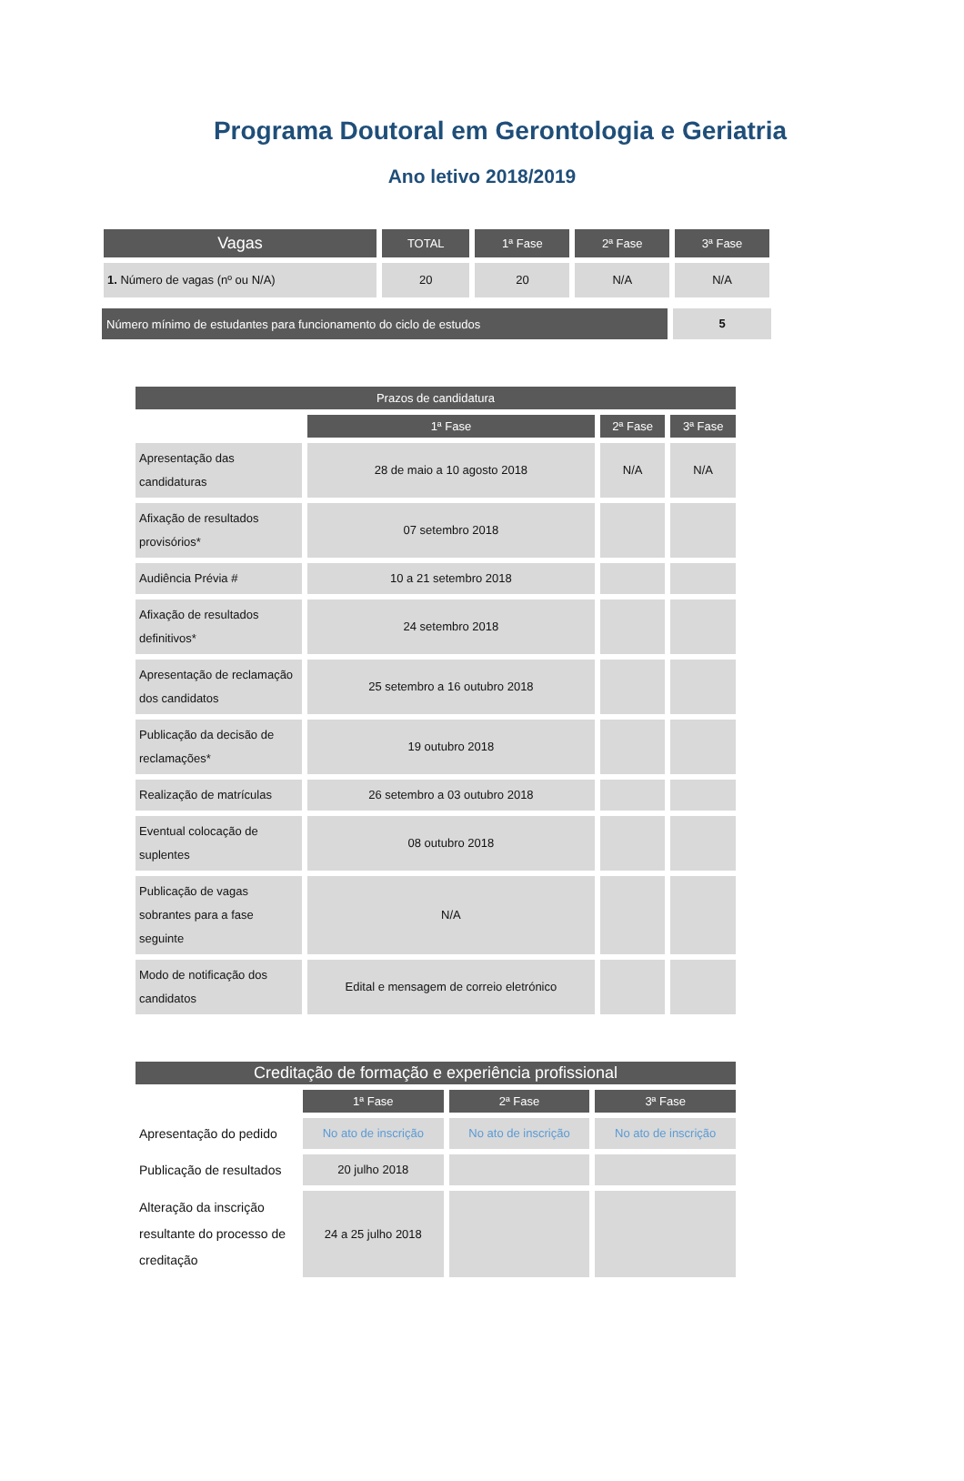Programa Doutoral em Gerontologia e Geriatria
Ano letivo 2018/2019
| Vagas | TOTAL | 1ª Fase | 2ª Fase | 3ª Fase |
| --- | --- | --- | --- | --- |
| 1. Número de vagas (nº ou N/A) | 20 | 20 | N/A | N/A |
| Número mínimo de estudantes para funcionamento do ciclo de estudos | 5 |
| Prazos de candidatura | | | |
| --- | --- | --- | --- |
| | 1ª Fase | 2ª Fase | 3ª Fase |
| Apresentação das candidaturas | 28 de maio a 10 agosto 2018 | N/A | N/A |
| Afixação de resultados provisórios* | 07 setembro 2018 | | |
| Audiência Prévia # | 10 a 21 setembro 2018 | | |
| Afixação de resultados definitivos* | 24 setembro 2018 | | |
| Apresentação de reclamação dos candidatos | 25 setembro a 16 outubro 2018 | | |
| Publicação da decisão de reclamações* | 19 outubro 2018 | | |
| Realização de matrículas | 26 setembro a 03 outubro 2018 | | |
| Eventual colocação de suplentes | 08 outubro 2018 | | |
| Publicação de vagas sobrantes para a fase seguinte | N/A | | |
| Modo de notificação dos candidatos | Edital e mensagem de correio eletrónico | | |
| Creditação de formação e experiência profissional | | | |
| --- | --- | --- | --- |
| | 1ª Fase | 2ª Fase | 3ª Fase |
| Apresentação do pedido | No ato de inscrição | No ato de inscrição | No ato de inscrição |
| Publicação de resultados | 20 julho 2018 | | |
| Alteração da inscrição resultante do processo de creditação | 24 a 25 julho 2018 | | |